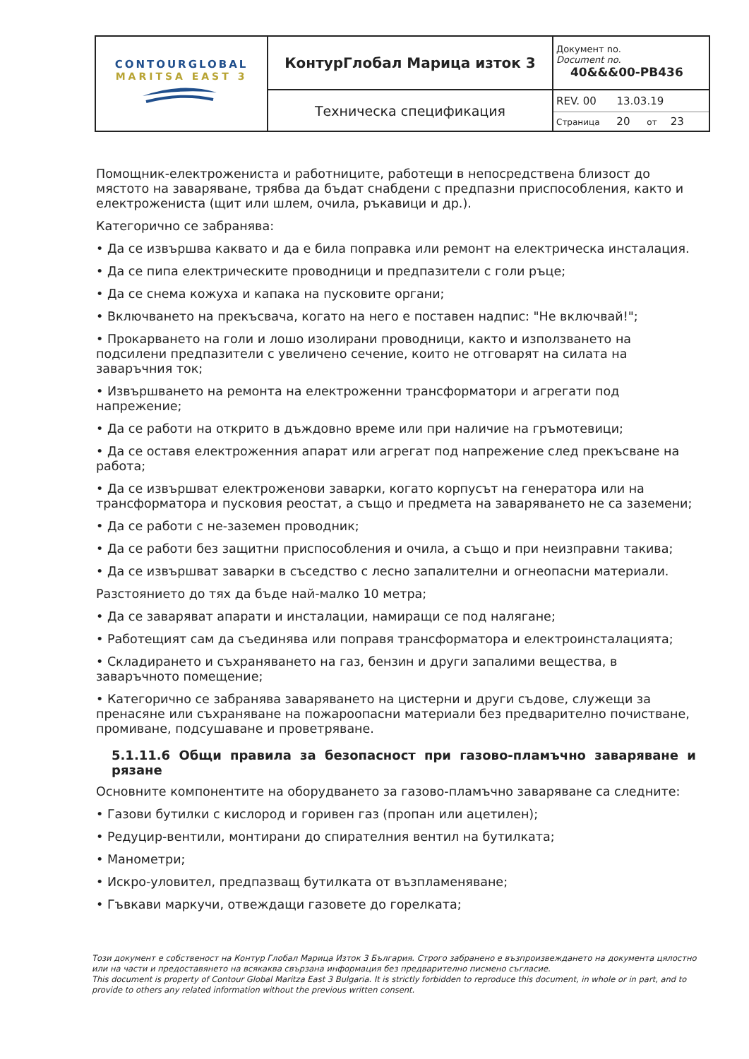| CONTOURGLOBAL MARITSA EAST 3 | КонтурГлобал Марица изток 3 | Документ no. Document no. 40&&&00-PB436 |
| | Техническа спецификация | REV. 00 13.03.19 Страница 20 от 23 |
Помощник-електрожениста и работниците, работещи в непосредствена близост до мястото на заваряване, трябва да бъдат снабдени с предпазни приспособления, както и електрожениста (щит или шлем, очила, ръкавици и др.).
Категорично се забранява:
• Да се извършва каквато и да е била поправка или ремонт на електрическа инсталация.
• Да се пипа електрическите проводници и предпазители с голи ръце;
• Да се снема кожуха и капака на пусковите органи;
• Включването на прекъсвача, когато на него е поставен надпис: "Не включвай!";
• Прокарването на голи и лошо изолирани проводници, както и използването на подсилени предпазители с увеличено сечение, които не отговарят на силата на заваръчния ток;
• Извършването на ремонта на електроженни трансформатори и агрегати под напрежение;
• Да се работи на открито в дъждовно време или при наличие на гръмотевици;
• Да се оставя електроженния апарат или агрегат под напрежение след прекъсване на работа;
• Да се извършват електроженови заварки, когато корпусът на генератора или на трансформатора и пусковия реостат, а също и предмета на заваряването не са заземени;
• Да се работи с не-заземен проводник;
• Да се работи без защитни приспособления и очила, а също и при неизправни такива;
• Да се извършват заварки в съседство с лесно запалителни и огнеопасни материали.
Разстоянието до тях да бъде най-малко 10 метра;
• Да се заваряват апарати и инсталации, намиращи се под налягане;
• Работещият сам да съединява или поправя трансформатора и електроинсталацията;
• Складирането и съхраняването на газ, бензин и други запалими вещества, в заваръчното помещение;
• Категорично се забранява заваряването на цистерни и други съдове, служещи за пренасяне или съхраняване на пожароопасни материали без предварително почистване, промиване, подсушаване и проветряване.
5.1.11.6 Общи правила за безопасност при газово-пламъчно заваряване и рязане
Основните компонентите на оборудването за газово-пламъчно заваряване са следните:
• Газови бутилки с кислород и горивен газ (пропан или ацетилен);
• Редуцир-вентили, монтирани до спирателния вентил на бутилката;
• Манометри;
• Искро-уловител, предпазващ бутилката от възпламеняване;
• Гъвкави маркучи, отвеждащи газовете до горелката;
Този документ е собственост на Контур Глобал Марица Изток 3 България. Строго забранено е възпроизвеждането на документа цялостно или на части и предоставянето на всякаква свързана информация без предварително писмено съгласие.
This document is property of Contour Global Maritza East 3 Bulgaria. It is strictly forbidden to reproduce this document, in whole or in part, and to provide to others any related information without the previous written consent.